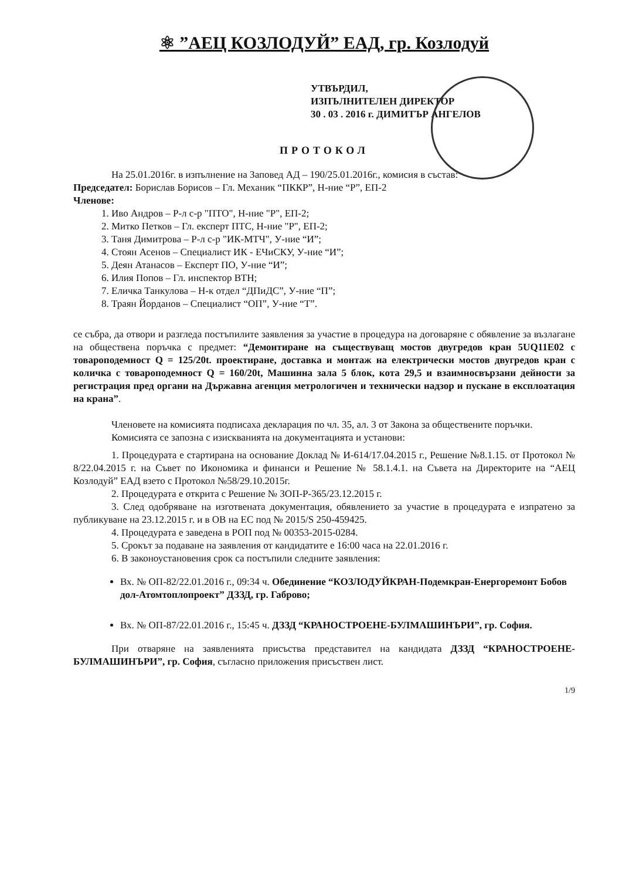⚛ ”АЕЦ КОЗЛОДУЙ” ЕАД, гр. Козлодуй
УТВЪРДИЛ,
ИЗПЪЛНИТЕЛЕН ДИРЕКТОР
30 . 03 . 2016 г. ДИМИТЪР АНГЕЛОВ
ПРОТОКОЛ
На 25.01.2016г. в изпълнение на Заповед АД – 190/25.01.2016г., комисия в състав:
Председател: Борислав Борисов – Гл. Механик “ПККР”, Н-ние “Р”, ЕП-2
Членове:
1. Иво Андров – Р-л с-р "ПТО", Н-ние "Р", ЕП-2;
2. Митко Петков – Гл. експерт ПТС, Н-ние "Р", ЕП-2;
3. Таня Димитрова – Р-л с-р "ИК-МТЧ", У-ние “И”;
4. Стоян Асенов – Специалист ИК - ЕЧиСКУ, У-ние “И”;
5. Деян Атанасов – Експерт ПО, У-ние “И”;
6. Илия Попов – Гл. инспектор ВТН;
7. Еличка Танкулова – Н-к отдел “ДПиДС”, У-ние “П”;
8. Траян Йорданов – Специалист “ОП”, У-ние “Т”.
се събра, да отвори и разгледа постъпилите заявления за участие в процедура на договаряне с обявление за възлагане на обществена поръчка с предмет: “Демонтиране на съществуващ мостов двугредов кран 5UQ11E02 с товароподемност Q = 125/20t. проектиране, доставка и монтаж на електрически мостов двугредов кран с количка с товароподемност Q = 160/20t, Машинна зала 5 блок, кота 29,5 и взаимносвързани дейности за регистрация пред органи на Държавна агенция метрологичен и технически надзор и пускане в експлоатация на крана”.
Членовете на комисията подписаха декларация по чл. 35, ал. 3 от Закона за обществените поръчки.
Комисията се запозна с изискванията на документацията и установи:
1. Процедурата е стартирана на основание Доклад № И-614/17.04.2015 г., Решение №8.1.15. от Протокол № 8/22.04.2015 г. на Съвет по Икономика и финанси и Решение № 58.1.4.1. на Съвета на Директорите на “АЕЦ Козлодуй” ЕАД взето с Протокол №58/29.10.2015г.
2. Процедурата е открита с Решение № ЗОП-Р-365/23.12.2015 г.
3. След одобряване на изготвената документация, обявлението за участие в процедурата е изпратено за публикуване на 23.12.2015 г. и в ОВ на ЕС под № 2015/S 250-459425.
4. Процедурата е заведена в РОП под № 00353-2015-0284.
5. Срокът за подаване на заявления от кандидатите е 16:00 часа на 22.01.2016 г.
6. В законоустановения срок са постъпили следните заявления:
Вх. № ОП-82/22.01.2016 г., 09:34 ч. Обединение “КОЗЛОДУЙКРАН-Подемкран-Енергоремонт Бобов дол-Атомтоплопроект” ДЗЗД, гр. Габрово;
Вх. № ОП-87/22.01.2016 г., 15:45 ч. ДЗЗД “КРАНОСТРОЕНЕ-БУЛМАШИНЪРИ”, гр. София.
При отваряне на заявленията присъства представител на кандидата ДЗЗД “КРАНОСТРОЕНЕ-БУЛМАШИНЪРИ”, гр. София, съгласно приложения присъствен лист.
1/9